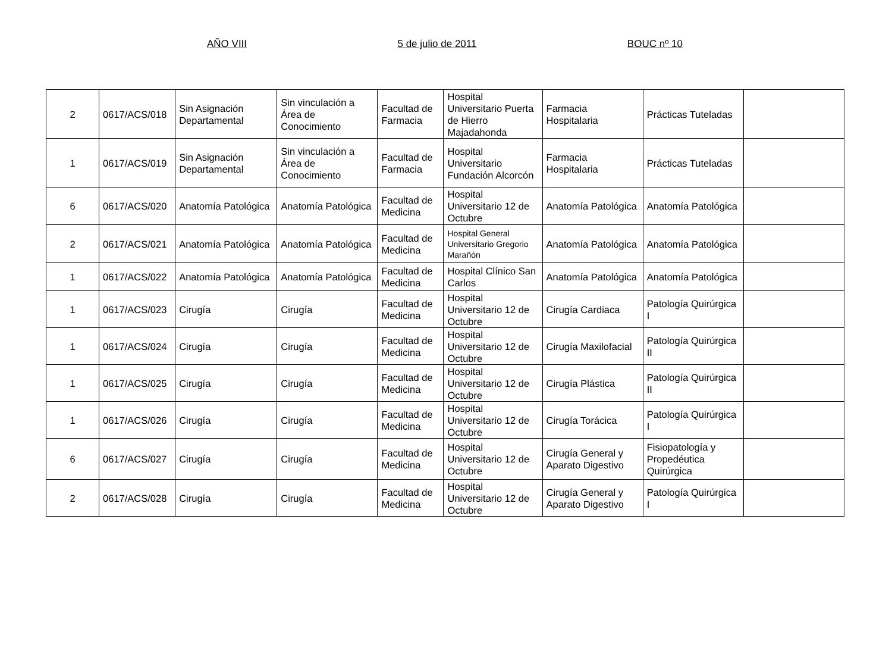AÑO VIII 5 de julio de 2011 BOUC nº 10
| 2 | 0617/ACS/018 | Sin Asignación Departamental | Sin vinculación a Área de Conocimiento | Facultad de Farmacia | Hospital Universitario Puerta de Hierro Majadahonda | Farmacia Hospitalaria | Prácticas Tuteladas | |
| 1 | 0617/ACS/019 | Sin Asignación Departamental | Sin vinculación a Área de Conocimiento | Facultad de Farmacia | Hospital Universitario Fundación Alcorcón | Farmacia Hospitalaria | Prácticas Tuteladas | |
| 6 | 0617/ACS/020 | Anatomía Patológica | Anatomía Patológica | Facultad de Medicina | Hospital Universitario 12 de Octubre | Anatomía Patológica | Anatomía Patológica | |
| 2 | 0617/ACS/021 | Anatomía Patológica | Anatomía Patológica | Facultad de Medicina | Hospital General Universitario Gregorio Marañón | Anatomía Patológica | Anatomía Patológica | |
| 1 | 0617/ACS/022 | Anatomía Patológica | Anatomía Patológica | Facultad de Medicina | Hospital Clínico San Carlos | Anatomía Patológica | Anatomía Patológica | |
| 1 | 0617/ACS/023 | Cirugía | Cirugía | Facultad de Medicina | Hospital Universitario 12 de Octubre | Cirugía Cardiaca | Patología Quirúrgica I | |
| 1 | 0617/ACS/024 | Cirugía | Cirugía | Facultad de Medicina | Hospital Universitario 12 de Octubre | Cirugía Maxilofacial | Patología Quirúrgica II | |
| 1 | 0617/ACS/025 | Cirugía | Cirugía | Facultad de Medicina | Hospital Universitario 12 de Octubre | Cirugía Plástica | Patología Quirúrgica II | |
| 1 | 0617/ACS/026 | Cirugía | Cirugía | Facultad de Medicina | Hospital Universitario 12 de Octubre | Cirugía Torácica | Patología Quirúrgica I | |
| 6 | 0617/ACS/027 | Cirugía | Cirugía | Facultad de Medicina | Hospital Universitario 12 de Octubre | Cirugía General y Aparato Digestivo | Fisiopatología y Propedéutica Quirúrgica | |
| 2 | 0617/ACS/028 | Cirugía | Cirugía | Facultad de Medicina | Hospital Universitario 12 de Octubre | Cirugía General y Aparato Digestivo | Patología Quirúrgica I | |